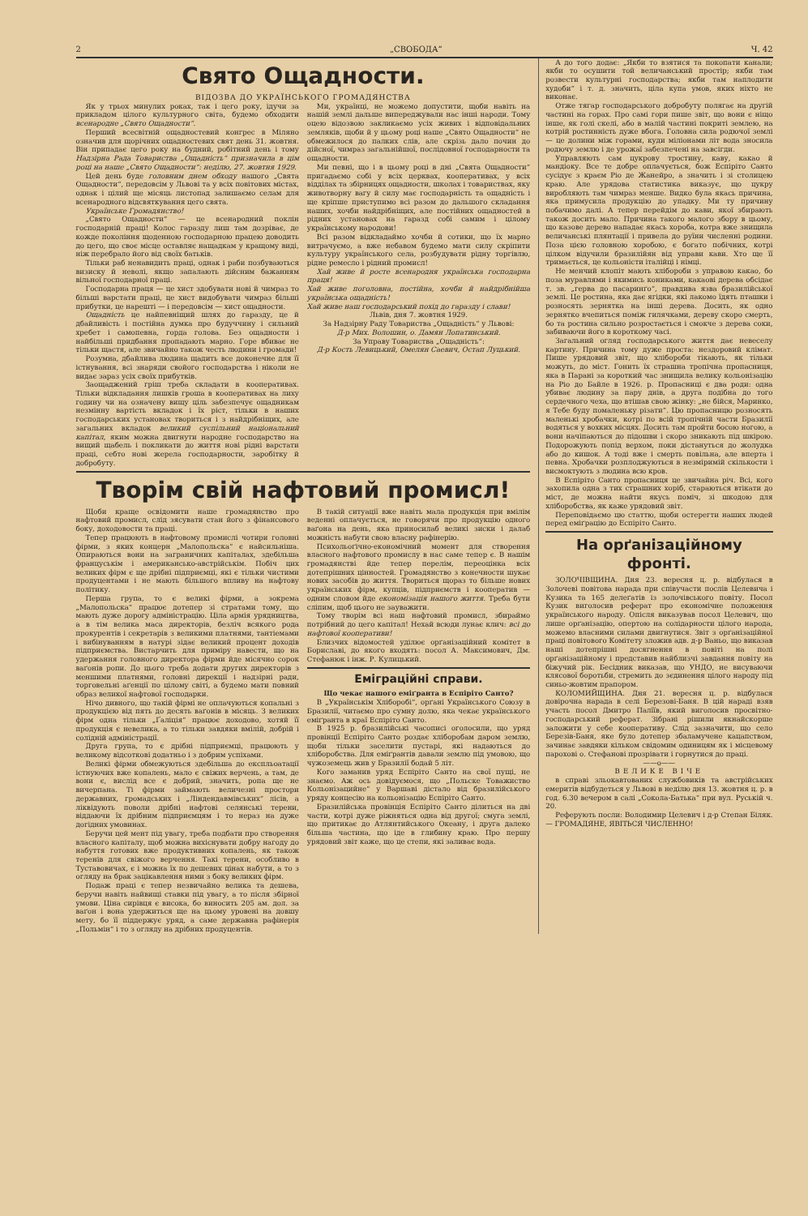2 „СВОБОДА“Ч. 42
Свято Ощадности.
ВІДОЗВА ДО УКРАЇНСЬКОГО ГРОМАДЯНСТВА
Як у трьох минулих роках, так і цего року, ідучи за прикладом цілого культурного світа, будемо обходити всенародне „Свято Ощадности“.
Перший всесвітній ощадностевий конгрес в Міляно означив для щорічних ощадностевих свят день 31. жовтня. Він припадає цего року на будний, робітний день і тому Надзірна Рада Товариства „Ощадність“ призначила в цім році на наше „Свято Ощадности“: неділю, 27. жовтня 1929.
Цей день буде головним днем обходу нашого „Свята Ощадности“, передовсім у Львові та у всіх повітових містах, однак і цілий ще місяць листопад залишаємо селам для всенародного відсвяткування цего свята.
Українське Громадянство!
„Свято Ощадности“ — це всенародний поклін господарній праці! Колос гаразду лиш там дозріває, де кожде покоління щоденною господарною працею доводить до цего, що своє місце оставляє нащадкам у кращому виді, ніж перебрало його від своїх батьків.
Тільки раб ненавидить праці, однак і раби позбуваються визиску й неволі, якщо запалають дійсним бажанням вільної господарної праці.
Господарна праця — це хист здобувати нові й чимраз то більші варстати праці, це хист видобувати чимраз більші прибутки, це нарешті — і передовсім — хист ощадности.
Ощадність це найпевніщий шлях до гаразду, це й дбайливість і постійна думка про будуччину і сильний хребет і самопевна, горда голова. Без ощадности і найбільші придбання пропадають марно. Горе вбиває не тільки щастя, але звичайно також честь людини і громади!
Розумна, дбайлива людина щадить все доконечне для її істнування, всі знаряди свойого господарства і ніколи не видає зараз усіх своїх прибутків.
Заощаджений гріш треба складати в кооперативах. Тільки відкладання лишків гроша в кооперативах на лиху годину чи на означену вищу ціль забезпечує ощадникам незмінну вартість вкладок і їх ріст, тільки в наших господарських установах твориться і з найдрібніщих, але загальних вкладок великий суспільний національний капітал, яким можна двигнути народне господарство на вищий щабель і покликати до життя нові рідні варстати праці, себто нові жерела господарности, заробітку й добробуту.
Ми, українці, не можемо допустити, щоби навіть на нашій землі дальше випереджували нас інші народи. Тому оцею відозвою закликаємо усіх живих і відповідальних земляків, щоби й у цьому році наше „Свято Ощадности“ не обмежилося до палких слів, але скрізь дало почин до дійсної, чимраз загальнійшої, послідовної господарности та ощадности.
Ми певні, що і в цьому році в дні „Свята Ощадности“ пригадаємо собі у всіх церквах, кооперативах, у всіх відділах та збірницях ощадности, школах і товариствах, яку животворну вагу й силу має господарність та ощадність і ще кріпше приступимо всі разом до дальшого складання наших, хочби найдрібніщих, але постійних ощадностей в рідних установах на гаразд собі самим і цілому українському народови!
Всі разом відкладаймо хочби й сотики, що їх марно витрачуємо, а вже небавом будемо мати силу скріпити культуру українського села, розбудувати рідну торгівлю, рідне ремесло і рідний промисл!
Хай живе й росте всенародня українська господарна праця!
Хай живе поголовна, постійна, хочби й найдрібнійша українська ощадність!
Хай живе наш господарський похід до гаразду і слави!
Львів, дня 7. жовтня 1929.
За Надзірну Раду Товариства „Ощадність“ у Львові:
Д-р Мих. Волошин, о. Дамян Лопатинський.
За Управу Товариства „Ощадність“:
Д-р Кость Левицький, Омелян Саевич, Остап Луцький.
Творім свій нафтовий промисл!
Щоби краще освідомити наше громадянство про нафтовий промисл, слід зясувати стан його з фінансового боку, доходовости та праці.
Тепер працюють в нафтовому промислі чотири головні фірми, з яких концерн „Малопольска“ є найсильніша. Опираються вони на заграничних капіталах, здебільша француськім і американсько-австрійськім. Побіч цих великих фірм є ще дрібні підприємці, які є тільки чистими продуцентами і не мають більшого впливу на нафтову політику.
Перша група, то є великі фірми, а зокрема „Малопольска“ працює дотепер зі стратами тому, що мають дуже дорогу адміністрацію. Ціла армія урядництва, а в тім велика маса директорів, безліч всякого рода прокурентів і секретарів з великими платнями, тантіемами і вибінуванням в натурі зідає великий процент доходів підприємства. Вистарчить для приміру навести, що на удержання головного директора фірми йде місячно сорок ваґонів ропи. До цього треба додати других директорів з меншими платнями, головні дирекції і надзірні ради, торговельні аґенції по цілому світі, а будемо мати повний образ великої нафтової господарки.
Нічо дивного, що такій фірмі не оплачуються копальні з продукцією від пять до десять ваґонів в місяць. З великих фірм одна тільки „Ґаліція“ працює доходово, хотяй її продукція є невелика, а то тільки завдяки вмілій, добрій і солідній адміністрації.
Друга група, то є дрібні підприємці, працюють у великому відсоткові додатньо і з добрим успіхами.
Великі фірми обмежуються здебільша до експльоатації істнуючих вже копалень, мало є свіжих верчень, а там, де вони є, вислід все є добрий, значить, ропа ще не вичерпана. Ті фірми займають величезні простори державних, громадських і „Ліндендавмівських“ лісів, а ліквідують поволи дрібні нафтові селянські терени, віддаючи їх дрібним підприємцям і то нераз на дуже догідних умовинах.
Беручи цей мент під увагу, треба подбати про створення власного капіталу, щоб можна вихіснувати добру нагоду до набуття готових вже продуктивних копалень, як також теренів для свіжого верчення. Такі терени, особливо в Туставовичах, є і можна їх по дешевих цінах набути, а то з огляду на брак зацікавлення ними з боку великих фірм.
Подаж праці є тепер незвичайно велика та дешева, беручи навіть найвищі ставки під увагу, а то після збірної умови. Ціна сирівця є висока, бо виносить 205 ам. дол. за ваґон і вона удержиться ще на цьому уровені на довшу мету, бо її піддержує уряд, а саме державна рафінерія „Польмін“ і то з огляду на дрібних продуцентів.
В такій ситуації вже навіть мала продукція при вмілім веденні оплачується, не говорячи про продукцію одного ваґона на день, яка приносилаб великі зиски і далаб можність набути свою власну рафінерію.
Психольоґічно-економічний момент для створення власного нафтового промислу в нас саме тепер є. В нашім громадянстві йде тепер перелім, переоцінка всіх дотепрішних цінностей. Громадянство з конечности шукає нових засобів до життя. Твориться щораз то більше нових українських фірм, купців, підприємств і кооператив — одним словом йде економізація нашого життя. Треба бути сліпим, щоб цього не зауважити.
Тому творім всі наш нафтовий промисл, збираймо потрібний до цего капітал! Нехай всюди лунає клич: всі до нафтової кооперативи!
Близчих відомостей уділює орґанізаційний комітет в Бориславі, до якого входять: посол А. Максимович, Дм. Стефанюк і інж. Р. Кулицький.
Еміграційні справи.
Що чекає нашого еміґранта в Еспіріто Санто?
В „Українськім Хліборобі“, орґані Українського Союзу в Бразилії, читаємо про сумну долю, яка чекає українського еміґранта в краї Еспіріто Санто.
В 1925 р. бразилійські часописі оголосили, що уряд провінції Еспіріто Санто роздає хліборобам даром землю, щоби тільки заселити пустарі, які надаються до хліборобства. Для еміґрантів давали землю під умовою, що чужоземець жив у Бразилії бодай 5 літ.
Кого заманив уряд Еспіріто Санто на свої пущі, не знаємо. Аж ось довідуємося, що „Польске Товажиство Кольонізацийне“ у Варшаві дістало від бразилійського уряду концесію на кольонізацію Еспіріто Санто.
Бразилійська провінція Еспіріто Санто ділиться на дві части, котрі дуже ріжняться одна від другої; смуга землі, що притикає до Атлянтийського Океану, і друга далеко більша частина, що іде в глибину краю. Про першу урядовий звіт каже, що це степи, які заливає вода.
А до того додає: „Якби то взятися та покопати канали; якби то осушити той величанський простір; якби там розвести культурні господарства; якби там наплодити худоби“ і т. д. значить, ціла купа умов, яких ніхто не виконає.
Отже тягар господарського добробуту полягає на другій частині на горах. Про самі гори пише звіт, що вони є ніщо інше, як голі скелі, або в малій частині покриті землею, на котрій ростинність дуже вбога. Головна сила родючої землі — це долини між горами, куди міліонами літ вода зносила родючу землю і де урожаї забезпечені на завсігди.
Управляють сам цукрову тростину, каву, какао й мандіоку. Все те добре оплачується, бож Еспіріто Санто сусідує з краєм Ріо де Жанейро, а значить і зі столицею краю. Але урядова статистика виказує, що цукру виробляють там чимраз менше. Видко була якась причина, яка примусила продукцію до упадку. Ми ту причину побачимо далі. А тепер перейдім до кави, якої збирають також досить мало. Причина такого малого збору в цьому, що казове дерево нападає якась хороба, котра вже знищила величанські плянтації і привела до руїни численні родини. Поза цією головною хоробою, є богато побічних, котрі цілком відучили бразилійян від управи кави. Хто ще її тримається, це кольоністи італійці і німці.
Не менчий клопіт мають хлібороби з управою какао, бо поза муравлями і якимись кониками, какаові дерева обсідає т. зв. „герва до пасаринґо“, правдива язва бразилійської землі. Це ростина, яка дає ягідки, які лакомо їдять пташки і розносять зернятка на інші дерева. Досить, як одно зернятко вчепиться поміж гилячками, дереву скоро смерть, бо та ростина сильно розростається і смокче з дерева соки, забиваючи його в короткому часі.
Загальний огляд господарського життя дає невеселу картину. Причина тому дуже проста: нездоровий клімат. Пише урядовий звіт, що хлібороби тікають, як тільки можуть, до міст. Гонить їх страшна тропічна пропасниця, яка в Парані за короткий час знищила велику кольонізацію на Ріо до Байле в 1926. р. Пропасниці є два роди: одна убиває людину за пару днів, а друга подібна до того сердечного чеха, що втішав свою жінку: „не бійся, Маринко, я Тебе буду помаленьку різати“. Цю пропасницю розносять маленькі хробачки, котрі по всій тропічній части Бразилії водяться у вохких місцях. Досить там пройти босою ногою, а вони начіпаються до підошви і скоро зникають під шкірою. Подорожують попід верхом, поки дістануться до жолудка або до кишок. А тоді вже і смерть повільна, але вперта і певна. Хробачки розплоджуються в незміримій скількости і висмоктують з людина всю кров.
В Еспіріто Санто пропасниця це звичайна річ. Всі, кого захопила одна з тих страшних хоріб, стараються втікати до міст, де можна найти якусь поміч, зі шкодою для хліборобства, як каже урядовий звіт.
Переповідаємо цю статтю, щоби остерегти наших людей перед еміґрацію до Еспіріто Санто.
На орґанізаційному фронті.
ЗОЛОЧІВЩИНА. Дня 23. вересня ц. р. відбулася в Золочеві повітова нарада при співучасти послів Целевича і Кузика та 165 делеґатів із золочівського повіту. Посол Кузик виголосив реферат про економічне положення українського народу. Опісля виказував посол Целевич, що лише орґанізацію, опертою на солідарности цілого народа, можемо власними силами двигнутися. Звіт з орґанізаційної праці повітового Комітету зложив адв. д-р Ваньо, що виказав наші дотепрішні досягнення в повіті на полі орґанізаційному і представив найблизчі завдання повіту на біжучий рік. Бесідник виказав, що УНДО, не висуваючи клясової боротьби, стремить до зєдинення цілого народу під синьо-жовтим прапором.
КОЛОМИЙЩИНА. Дня 21. вересня ц. р. відбулася довірочна нарада в селі Березові-Баня. В цій нараді взяв участь посол Дмитро Палїїв, який виголосив просвітно-господарський реферат. Зібрані рішили якнайскорше заложити у себе кооперативу. Слід зазначити, що село Березів-Баня, яке було дотепер збаламучене кацапством, зачинає завдяки кільком свідомим одиницям як і місцевому парохові о. Стефанові прозрівати і горнутися до праці.
——о——
ВЕЛИКЕ ВІЧЕ
в справі зльокавтованих службовиків та австрійських емеритів відбудеться у Львові в неділю дня 13. жовтня ц. р. в год. 6.30 вечером в салі „Сокола-Батька“ при вул. Руській ч. 20.
Реферують посли: Володимир Целевич і д-р Степан Біляк. — ГРОМАДЯНЕ, ЯВІТЬСЯ ЧИСЛЕННО!